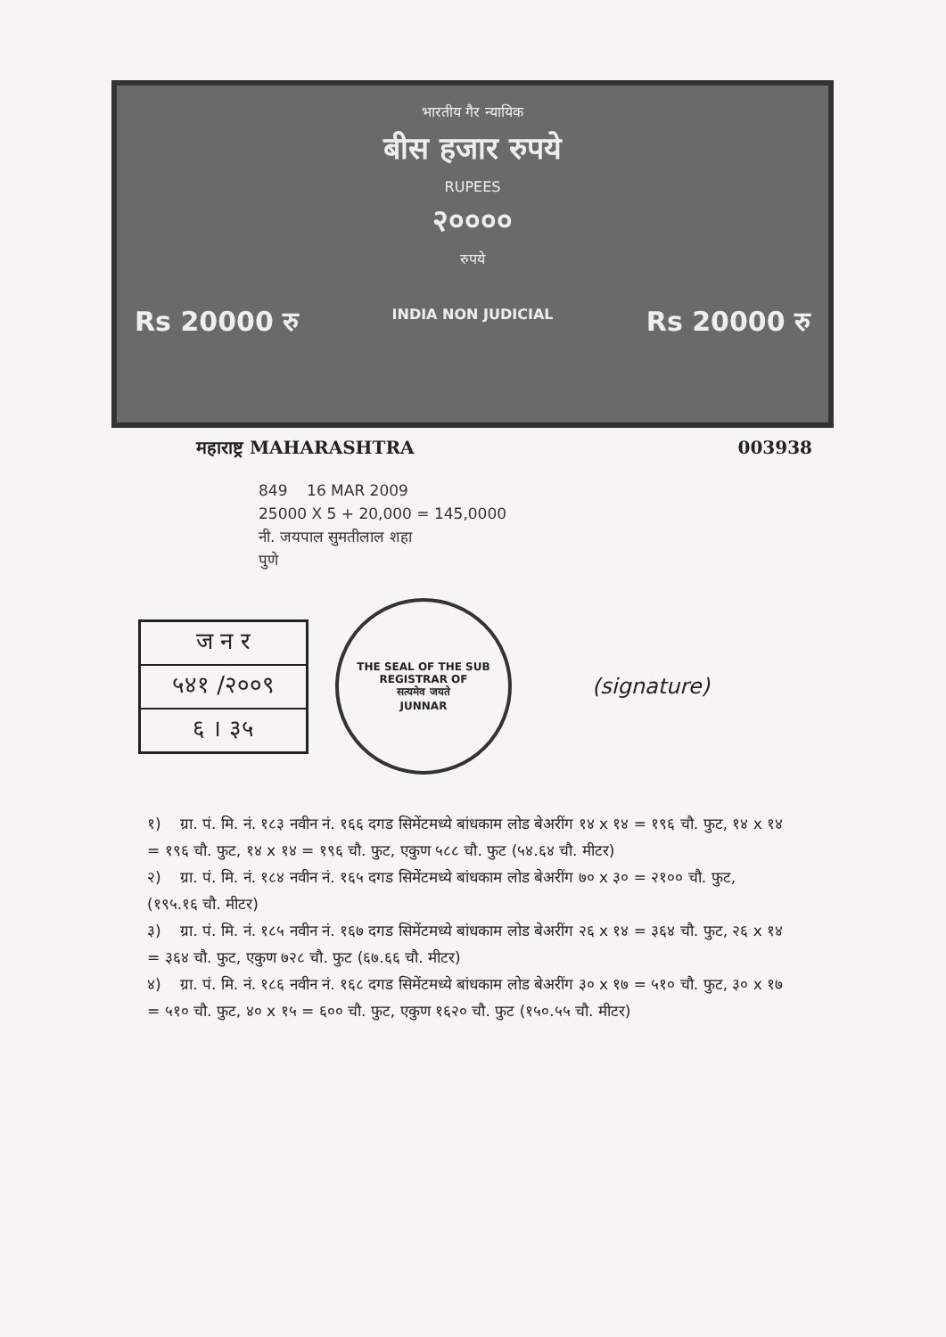भारतीय गैर न्यायिक
बीस हजार रुपये
RUPEES
२००००
रुपये
Rs 20000 रु INDIA NON JUDICIAL Rs 20000 रु
महाराष्ट्र MAHARASHTRA 003938
849 16 MAR 2009
25000 X 5 + 20,000 = 145,0000
नी. जयपाल सुमतीलाल शहा
पुणे
ज न र
५४१ /२००९
६ । ३५
THE SEAL OF THE SUB REGISTRAR OF
सत्यमेव जयते
JUNNAR
(signature)
१) ग्रा. पं. मि. नं. १८३ नवीन नं. १६६ दगड सिमेंटमध्ये बांधकाम लोड बेअरींग १४ x १४ = १९६ चौ. फुट, १४ x १४ = १९६ चौ. फुट, १४ x १४ = १९६ चौ. फुट, एकुण ५८८ चौ. फुट (५४.६४ चौ. मीटर)
२) ग्रा. पं. मि. नं. १८४ नवीन नं. १६५ दगड सिमेंटमध्ये बांधकाम लोड बेअरींग ७० x ३० = २१०० चौ. फुट, (१९५.१६ चौ. मीटर)
३) ग्रा. पं. मि. नं. १८५ नवीन नं. १६७ दगड सिमेंटमध्ये बांधकाम लोड बेअरींग २६ x १४ = ३६४ चौ. फुट, २६ x १४ = ३६४ चौ. फुट, एकुण ७२८ चौ. फुट (६७.६६ चौ. मीटर)
४) ग्रा. पं. मि. नं. १८६ नवीन नं. १६८ दगड सिमेंटमध्ये बांधकाम लोड बेअरींग ३० x १७ = ५१० चौ. फुट, ३० x १७ = ५१० चौ. फुट, ४० x १५ = ६०० चौ. फुट, एकुण १६२० चौ. फुट (१५०.५५ चौ. मीटर)